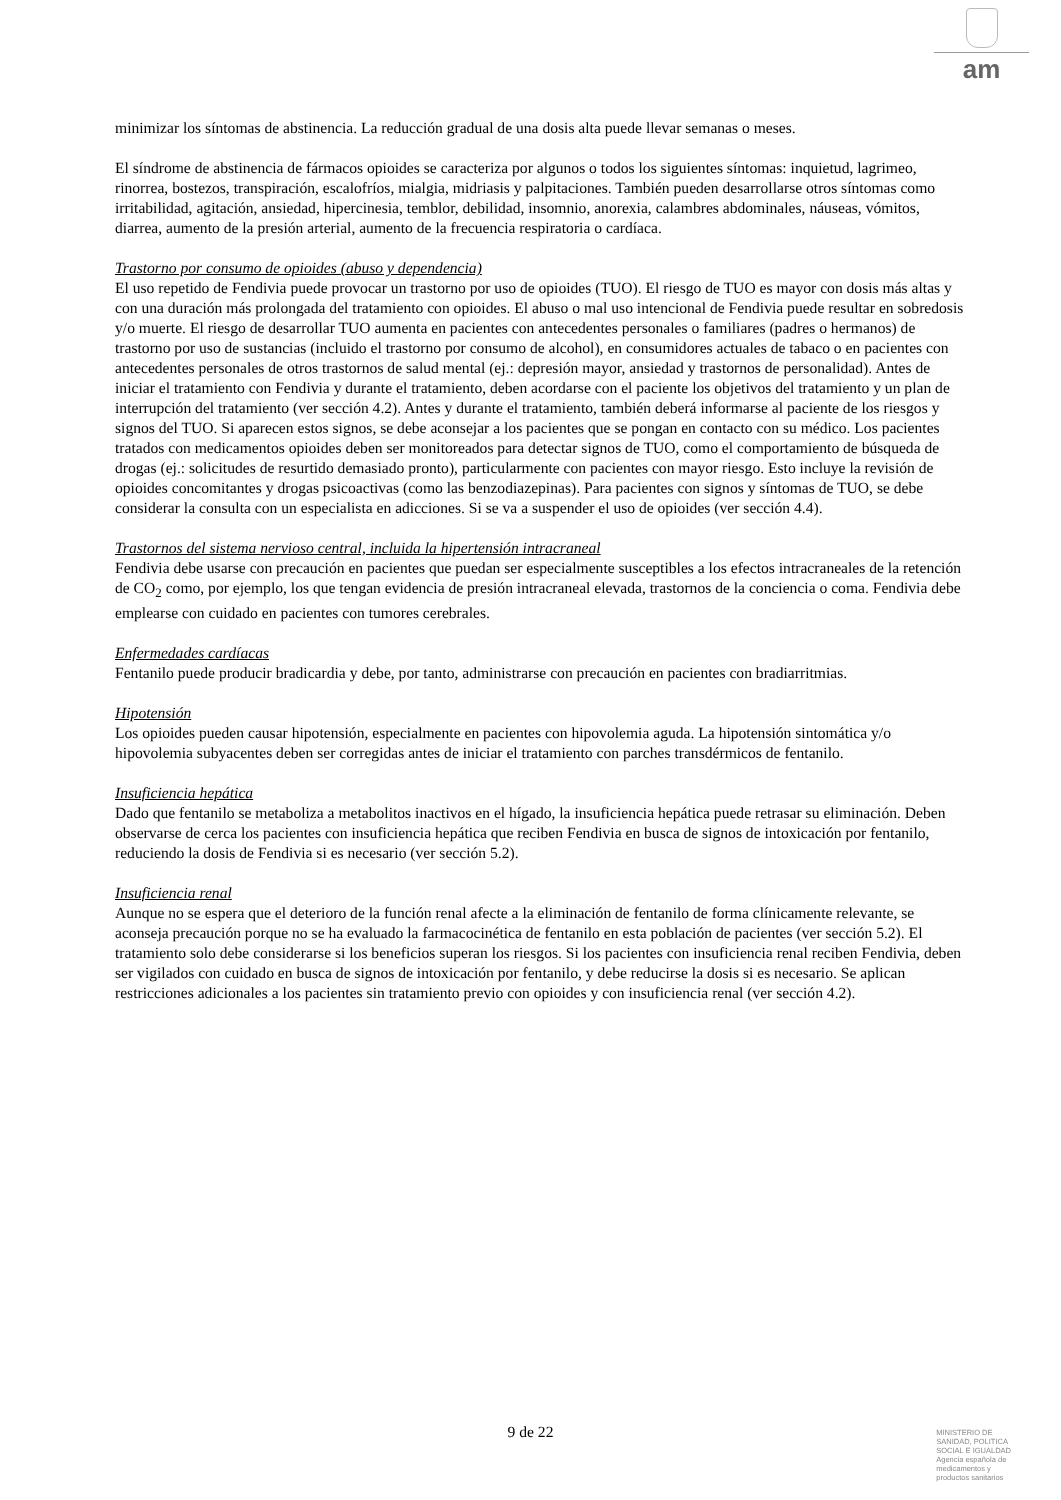am
minimizar los síntomas de abstinencia. La reducción gradual de una dosis alta puede llevar semanas o meses.
El síndrome de abstinencia de fármacos opioides se caracteriza por algunos o todos los siguientes síntomas: inquietud, lagrimeo, rinorrea, bostezos, transpiración, escalofríos, mialgia, midriasis y palpitaciones. También pueden desarrollarse otros síntomas como irritabilidad, agitación, ansiedad, hipercinesia, temblor, debilidad, insomnio, anorexia, calambres abdominales, náuseas, vómitos, diarrea, aumento de la presión arterial, aumento de la frecuencia respiratoria o cardíaca.
Trastorno por consumo de opioides (abuso y dependencia)
El uso repetido de Fendivia puede provocar un trastorno por uso de opioides (TUO). El riesgo de TUO es mayor con dosis más altas y con una duración más prolongada del tratamiento con opioides. El abuso o mal uso intencional de Fendivia puede resultar en sobredosis y/o muerte. El riesgo de desarrollar TUO aumenta en pacientes con antecedentes personales o familiares (padres o hermanos) de trastorno por uso de sustancias (incluido el trastorno por consumo de alcohol), en consumidores actuales de tabaco o en pacientes con antecedentes personales de otros trastornos de salud mental (ej.: depresión mayor, ansiedad y trastornos de personalidad). Antes de iniciar el tratamiento con Fendivia y durante el tratamiento, deben acordarse con el paciente los objetivos del tratamiento y un plan de interrupción del tratamiento (ver sección 4.2). Antes y durante el tratamiento, también deberá informarse al paciente de los riesgos y signos del TUO. Si aparecen estos signos, se debe aconsejar a los pacientes que se pongan en contacto con su médico. Los pacientes tratados con medicamentos opioides deben ser monitoreados para detectar signos de TUO, como el comportamiento de búsqueda de drogas (ej.: solicitudes de resurtido demasiado pronto), particularmente con pacientes con mayor riesgo. Esto incluye la revisión de opioides concomitantes y drogas psicoactivas (como las benzodiazepinas). Para pacientes con signos y síntomas de TUO, se debe considerar la consulta con un especialista en adicciones. Si se va a suspender el uso de opioides (ver sección 4.4).
Trastornos del sistema nervioso central, incluida la hipertensión intracraneal
Fendivia debe usarse con precaución en pacientes que puedan ser especialmente susceptibles a los efectos intracraneales de la retención de CO<sub>2</sub> como, por ejemplo, los que tengan evidencia de presión intracraneal elevada, trastornos de la conciencia o coma. Fendivia debe emplearse con cuidado en pacientes con tumores cerebrales.
Enfermedades cardíacas
Fentanilo puede producir bradicardia y debe, por tanto, administrarse con precaución en pacientes con bradiarritmias.
Hipotensión
Los opioides pueden causar hipotensión, especialmente en pacientes con hipovolemia aguda. La hipotensión sintomática y/o hipovolemia subyacentes deben ser corregidas antes de iniciar el tratamiento con parches transdérmicos de fentanilo.
Insuficiencia hepática
Dado que fentanilo se metaboliza a metabolitos inactivos en el hígado, la insuficiencia hepática puede retrasar su eliminación. Deben observarse de cerca los pacientes con insuficiencia hepática que reciben Fendivia en busca de signos de intoxicación por fentanilo, reduciendo la dosis de Fendivia si es necesario (ver sección 5.2).
Insuficiencia renal
Aunque no se espera que el deterioro de la función renal afecte a la eliminación de fentanilo de forma clínicamente relevante, se aconseja precaución porque no se ha evaluado la farmacocinética de fentanilo en esta población de pacientes (ver sección 5.2). El tratamiento solo debe considerarse si los beneficios superan los riesgos. Si los pacientes con insuficiencia renal reciben Fendivia, deben ser vigilados con cuidado en busca de signos de intoxicación por fentanilo, y debe reducirse la dosis si es necesario. Se aplican restricciones adicionales a los pacientes sin tratamiento previo con opioides y con insuficiencia renal (ver sección 4.2).
9 de 22
MINISTERIO DE
SANIDAD, POLITICA
SOCIAL E IGUALDAD
Agencia española de
medicamentos y
productos sanitarios